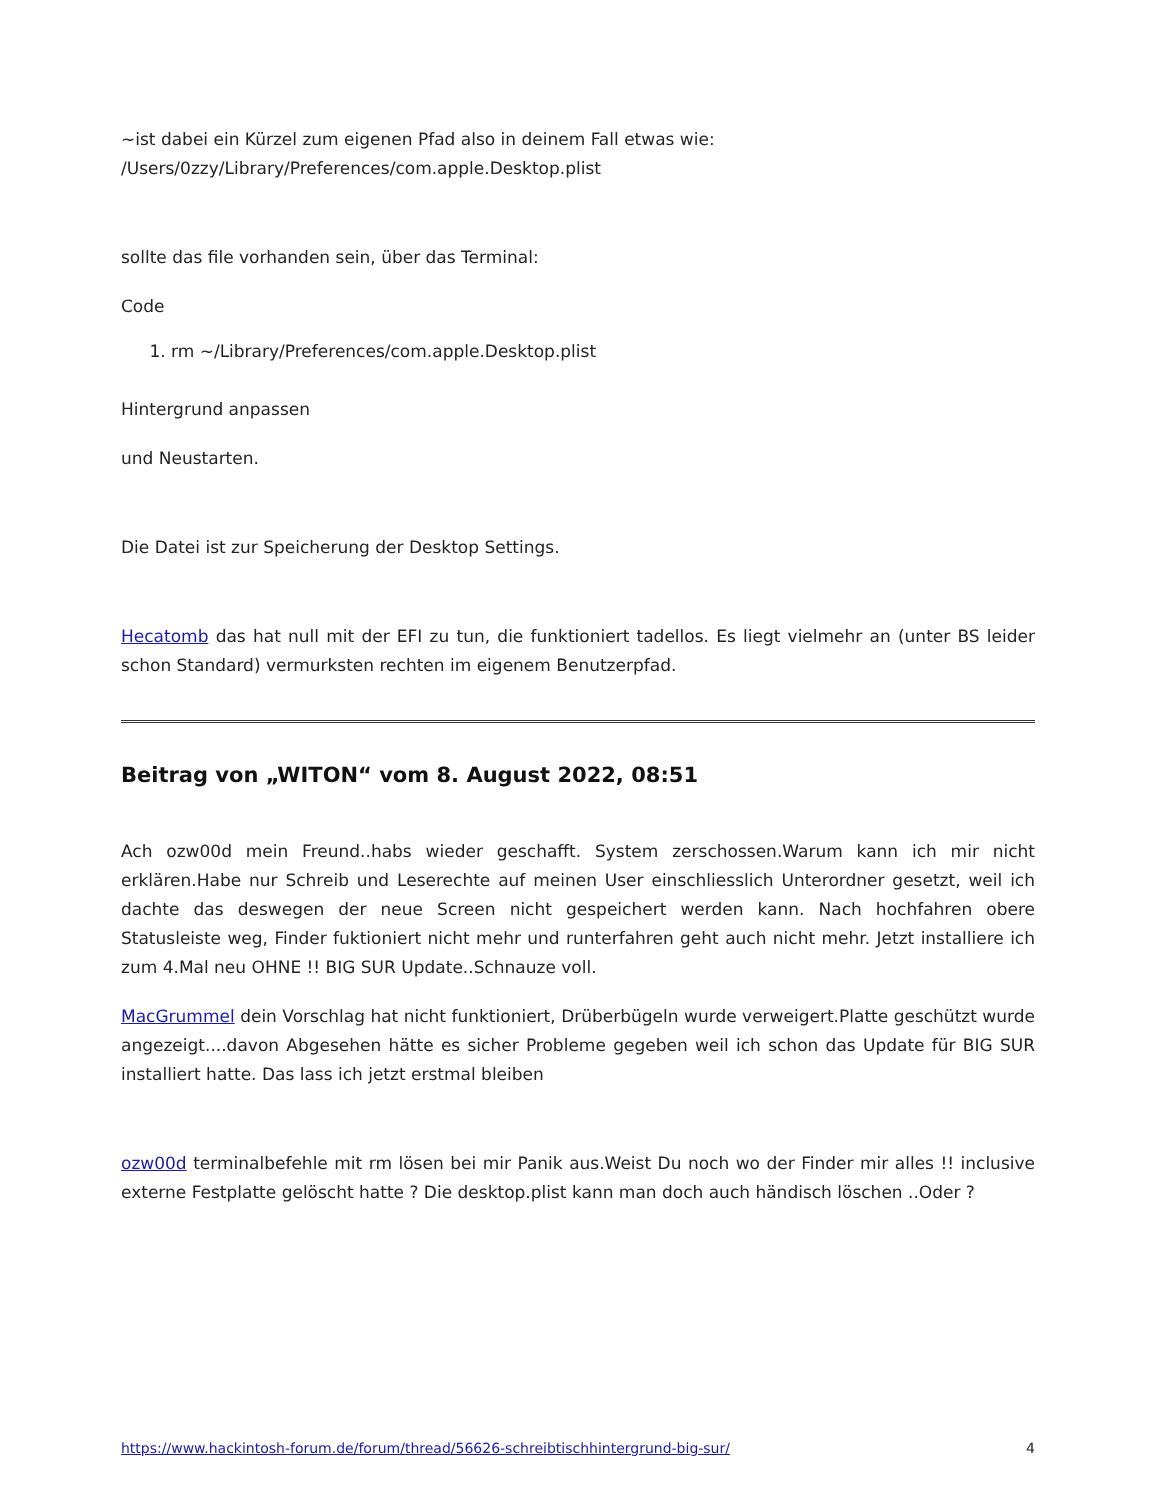~ist dabei ein Kürzel zum eigenen Pfad also in deinem Fall etwas wie:
/Users/0zzy/Library/Preferences/com.apple.Desktop.plist
sollte das file vorhanden sein, über das Terminal:
Code
1. rm ~/Library/Preferences/com.apple.Desktop.plist
Hintergrund anpassen
und Neustarten.
Die Datei ist zur Speicherung der Desktop Settings.
Hecatomb das hat null mit der EFI zu tun, die funktioniert tadellos. Es liegt vielmehr an (unter BS leider schon Standard) vermurksten rechten im eigenem Benutzerpfad.
Beitrag von „WITON“ vom 8. August 2022, 08:51
Ach ozw00d mein Freund..habs wieder geschafft. System zerschossen.Warum kann ich mir nicht erklären.Habe nur Schreib und Leserechte auf meinen User einschliesslich Unterordner gesetzt, weil ich dachte das deswegen der neue Screen nicht gespeichert werden kann. Nach hochfahren obere Statusleiste weg, Finder fuktioniert nicht mehr und runterfahren geht auch nicht mehr. Jetzt installiere ich zum 4.Mal neu OHNE !! BIG SUR Update..Schnauze voll.
MacGrummel dein Vorschlag hat nicht funktioniert, Drüberbügeln wurde verweigert.Platte geschützt wurde angezeigt....davon Abgesehen hätte es sicher Probleme gegeben weil ich schon das Update für BIG SUR installiert hatte. Das lass ich jetzt erstmal bleiben
ozw00d terminalbefehle mit rm lösen bei mir Panik aus.Weist Du noch wo der Finder mir alles !! inclusive externe Festplatte gelöscht hatte ? Die desktop.plist kann man doch auch händisch löschen ..Oder ?
https://www.hackintosh-forum.de/forum/thread/56626-schreibtischhintergrund-big-sur/ 4